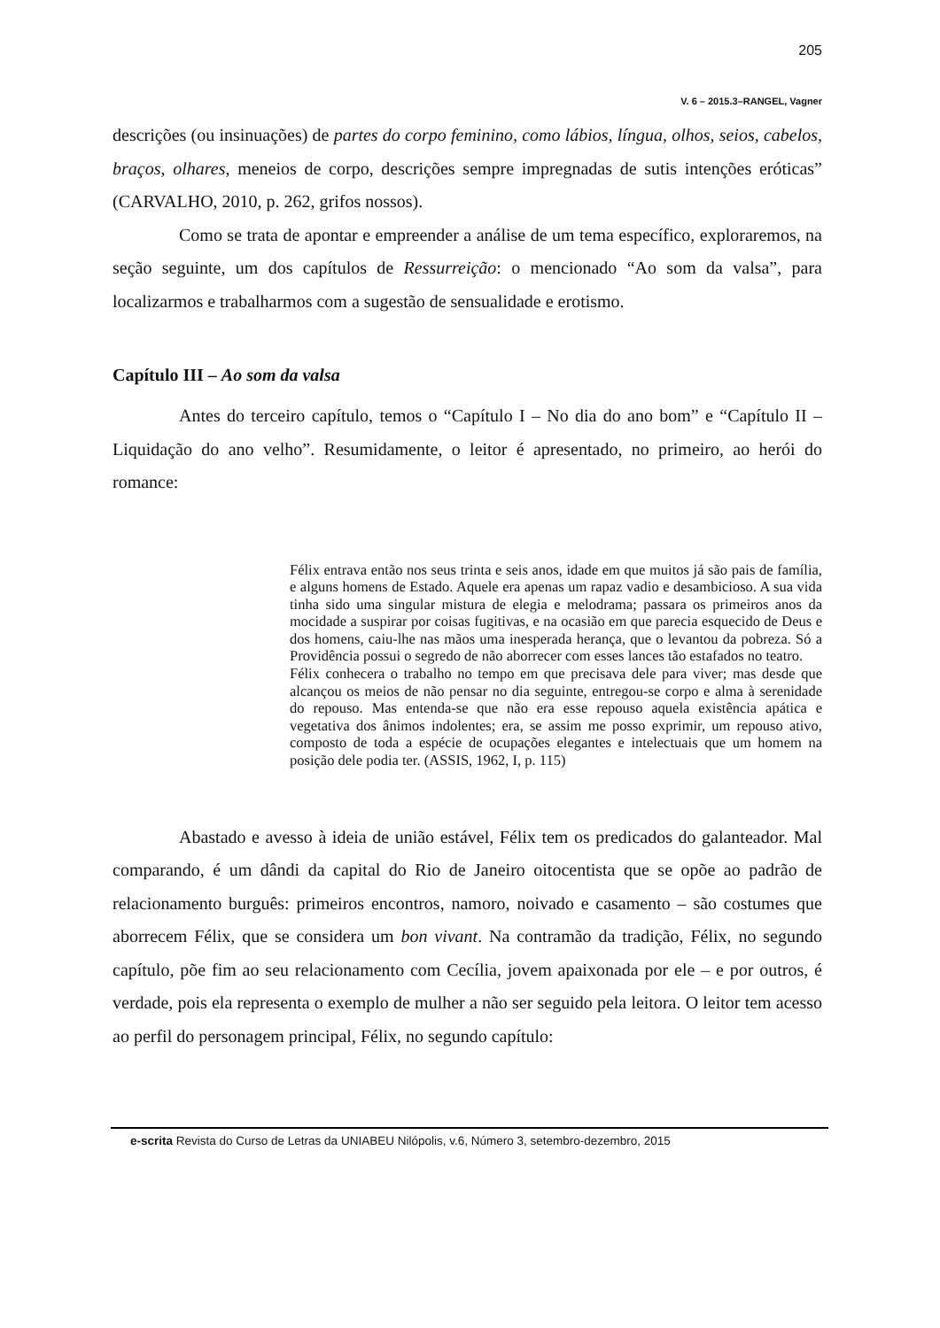205
V. 6 – 2015.3–RANGEL, Vagner
descrições (ou insinuações) de partes do corpo feminino, como lábios, língua, olhos, seios, cabelos, braços, olhares, meneios de corpo, descrições sempre impregnadas de sutis intenções eróticas” (CARVALHO, 2010, p. 262, grifos nossos).
Como se trata de apontar e empreender a análise de um tema específico, exploraremos, na seção seguinte, um dos capítulos de Ressurreição: o mencionado “Ao som da valsa”, para localizarmos e trabalharmos com a sugestão de sensualidade e erotismo.
Capítulo III – Ao som da valsa
Antes do terceiro capítulo, temos o “Capítulo I – No dia do ano bom” e “Capítulo II – Liquidação do ano velho”. Resumidamente, o leitor é apresentado, no primeiro, ao herói do romance:
Félix entrava então nos seus trinta e seis anos, idade em que muitos já são pais de família, e alguns homens de Estado. Aquele era apenas um rapaz vadio e desambicioso. A sua vida tinha sido uma singular mistura de elegia e melodrama; passara os primeiros anos da mocidade a suspirar por coisas fugitivas, e na ocasião em que parecia esquecido de Deus e dos homens, caiu-lhe nas mãos uma inesperada herança, que o levantou da pobreza. Só a Providência possui o segredo de não aborrecer com esses lances tão estafados no teatro.
Félix conhecera o trabalho no tempo em que precisava dele para viver; mas desde que alcançou os meios de não pensar no dia seguinte, entregou-se corpo e alma à serenidade do repouso. Mas entenda-se que não era esse repouso aquela existência apática e vegetativa dos ânimos indolentes; era, se assim me posso exprimir, um repouso ativo, composto de toda a espécie de ocupações elegantes e intelectuais que um homem na posição dele podia ter. (ASSIS, 1962, I, p. 115)
Abastado e avesso à ideia de união estável, Félix tem os predicados do galanteador. Mal comparando, é um dândi da capital do Rio de Janeiro oitocentista que se opõe ao padrão de relacionamento burguês: primeiros encontros, namoro, noivado e casamento – são costumes que aborrecem Félix, que se considera um bon vivant. Na contramão da tradição, Félix, no segundo capítulo, põe fim ao seu relacionamento com Cecília, jovem apaixonada por ele – e por outros, é verdade, pois ela representa o exemplo de mulher a não ser seguido pela leitora. O leitor tem acesso ao perfil do personagem principal, Félix, no segundo capítulo:
e-scrita Revista do Curso de Letras da UNIABEU Nilópolis, v.6, Número 3, setembro-dezembro, 2015